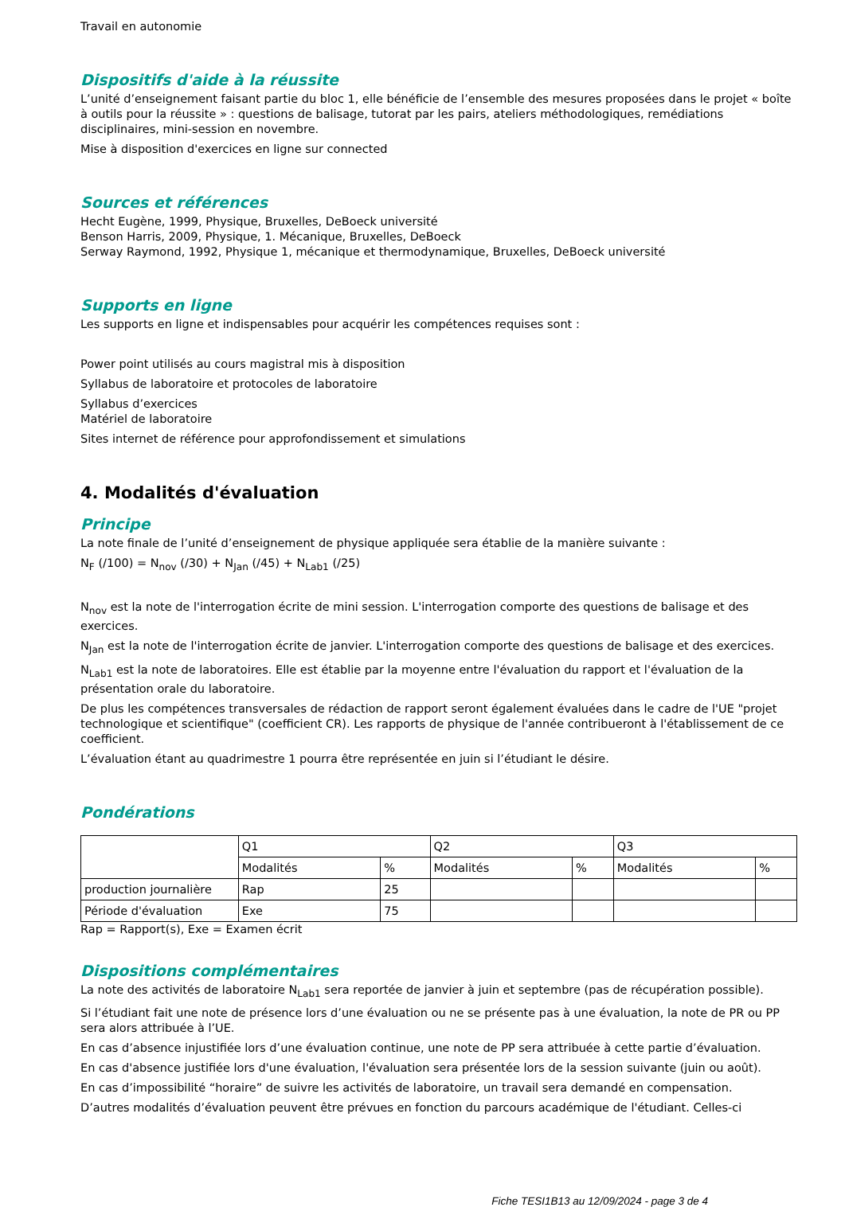Travail en autonomie
Dispositifs d'aide à la réussite
L’unité d’enseignement faisant partie du bloc 1, elle bénéficie de l’ensemble des mesures proposées dans le projet « boîte à outils pour la réussite » : questions de balisage, tutorat par les pairs, ateliers méthodologiques, remédiations disciplinaires, mini-session en novembre.
Mise à disposition d'exercices en ligne sur connected
Sources et références
Hecht Eugène, 1999, Physique, Bruxelles, DeBoeck université
Benson Harris, 2009, Physique, 1. Mécanique, Bruxelles, DeBoeck
Serway Raymond, 1992, Physique 1, mécanique et thermodynamique, Bruxelles, DeBoeck université
Supports en ligne
Les supports en ligne et indispensables pour acquérir les compétences requises sont :
Power point utilisés au cours magistral mis à disposition
Syllabus de laboratoire et protocoles de laboratoire
Syllabus d’exercices
Matériel de laboratoire
Sites internet de référence pour approfondissement et simulations
4. Modalités d'évaluation
Principe
La note finale de l’unité d’enseignement de physique appliquée sera établie de la manière suivante :
N<sub>F</sub> (/100) = N<sub>nov</sub> (/30) + N<sub>Jan</sub> (/45) + N<sub>Lab1</sub> (/25)
N<sub>nov</sub> est la note de l'interrogation écrite de mini session. L'interrogation comporte des questions de balisage et des exercices.
N<sub>Jan</sub> est la note de l'interrogation écrite de janvier. L'interrogation comporte des questions de balisage et des exercices.
N<sub>Lab1</sub> est la note de laboratoires. Elle est établie par la moyenne entre l'évaluation du rapport et l'évaluation de la présentation orale du laboratoire.
De plus les compétences transversales de rédaction de rapport seront également évaluées dans le cadre de l'UE "projet technologique et scientifique" (coefficient CR). Les rapports de physique de l'année contribueront à l'établissement de ce coefficient.
L’évaluation étant au quadrimestre 1 pourra être représentée en juin si l’étudiant le désire.
Pondérations
| | Q1 | | Q2 | | Q3 | |
| | Modalités | % | Modalités | % | Modalités | % |
| production journalière | Rap | 25 | | | | |
| Période d'évaluation | Exe | 75 | | | | |
Rap = Rapport(s), Exe = Examen écrit
Dispositions complémentaires
La note des activités de laboratoire N<sub>Lab1</sub> sera reportée de janvier à juin et septembre (pas de récupération possible).
Si l’étudiant fait une note de présence lors d’une évaluation ou ne se présente pas à une évaluation, la note de PR ou PP sera alors attribuée à l’UE.
En cas d’absence injustifiée lors d’une évaluation continue, une note de PP sera attribuée à cette partie d’évaluation.
En cas d'absence justifiée lors d'une évaluation, l'évaluation sera présentée lors de la session suivante (juin ou août).
En cas d’impossibilité “horaire” de suivre les activités de laboratoire, un travail sera demandé en compensation.
D’autres modalités d’évaluation peuvent être prévues en fonction du parcours académique de l'étudiant. Celles-ci
Fiche TESI1B13 au 12/09/2024 - page 3 de 4